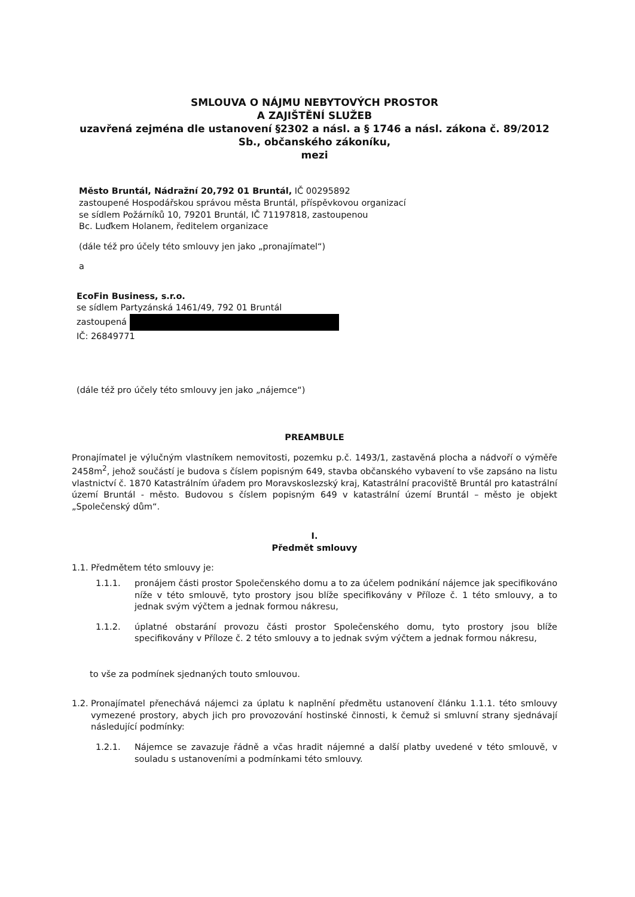SMLOUVA O NÁJMU NEBYTOVÝCH PROSTOR
A ZAJIŠTĚNÍ SLUŽEB
uzavřená zejména dle ustanovení §2302 a násl. a § 1746 a násl. zákona č. 89/2012 Sb., občanského zákoníku,
mezi
Město Bruntál, Nádražní 20,792 01 Bruntál, IČ 00295892
zastoupené Hospodářskou správou města Bruntál, příspěvkovou organizací
se sídlem Požárníků 10, 79201 Bruntál, IČ 71197818, zastoupenou
Bc. Luďkem Holanem, ředitelem organizace
(dále též pro účely této smlouvy jen jako „pronajímatel“)
a
EcoFin Business, s.r.o.
se sídlem Partyzánská 1461/49, 792 01 Bruntál
zastoupená
IČ: 26849771
(dále též pro účely této smlouvy jen jako „nájemce“)
PREAMBULE
Pronajímatel je výlučným vlastníkem nemovitosti, pozemku p.č. 1493/1, zastavěná plocha a nádvoří o výměře 2458m<sup>2</sup>, jehož součástí je budova s číslem popisným 649, stavba občanského vybavení to vše zapsáno na listu vlastnictví č. 1870 Katastrálním úřadem pro Moravskoslezský kraj, Katastrální pracoviště Bruntál pro katastrální území Bruntál - město. Budovou s číslem popisným 649 v katastrální území Bruntál – město je objekt „Společenský dům“.
I.
Předmět smlouvy
1.1. Předmětem této smlouvy je:
1.1.1. pronájem části prostor Společenského domu a to za účelem podnikání nájemce jak specifikováno níže v této smlouvě, tyto prostory jsou blíže specifikovány v Příloze č. 1 této smlouvy, a to jednak svým výčtem a jednak formou nákresu,
1.1.2. úplatné obstarání provozu části prostor Společenského domu, tyto prostory jsou blíže specifikovány v Příloze č. 2 této smlouvy a to jednak svým výčtem a jednak formou nákresu,
to vše za podmínek sjednaných touto smlouvou.
1.2. Pronajímatel přenechává nájemci za úplatu k naplnění předmětu ustanovení článku 1.1.1. této smlouvy vymezené prostory, abych jich pro provozování hostinské činnosti, k čemuž si smluvní strany sjednávají následující podmínky:
1.2.1. Nájemce se zavazuje řádně a včas hradit nájemné a další platby uvedené v této smlouvě, v souladu s ustanoveními a podmínkami této smlouvy.